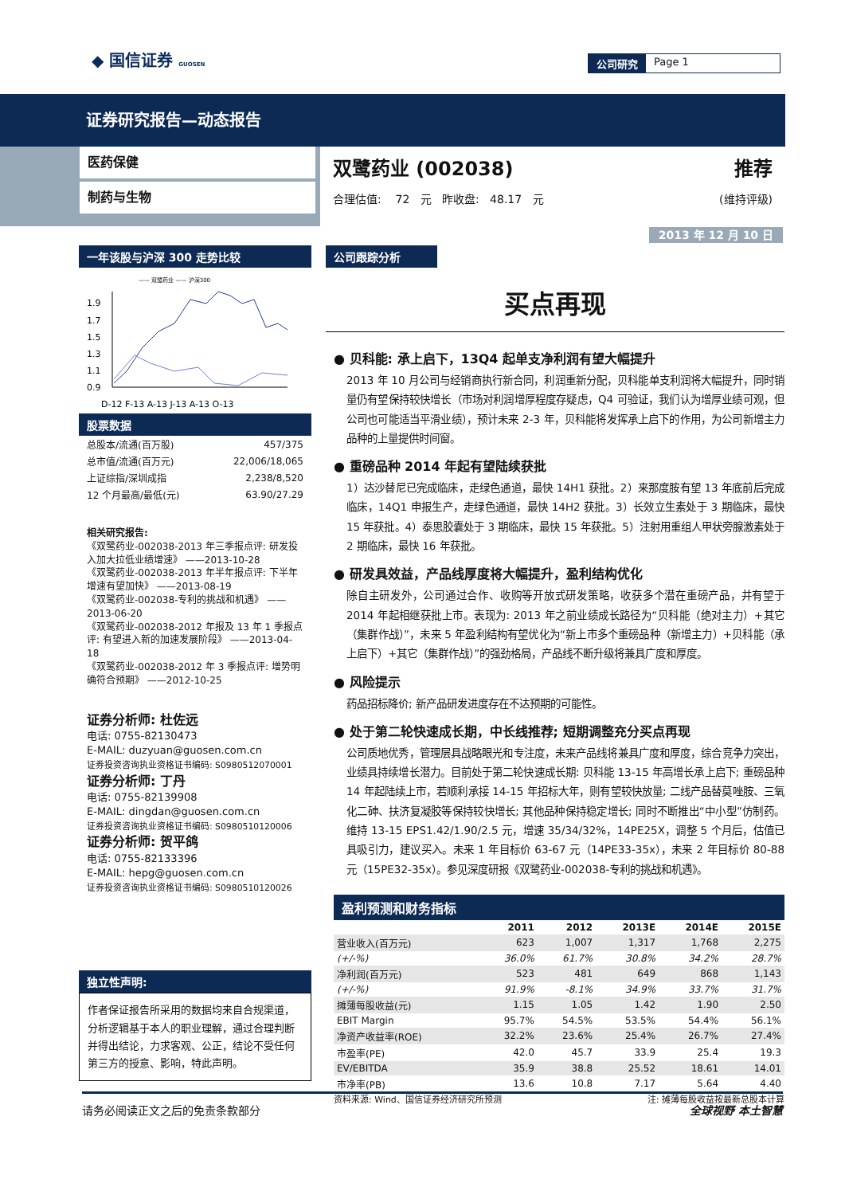◆ 国信证券 GUOSEN 公司研究 Page 1
证券研究报告—动态报告
医药保健
制药与生物
双鹭药业 (002038) 推荐
合理估值: 72 元 昨收盘: 48.17 元 (维持评级)
2013 年 12 月 10 日
一年该股与沪深 300 走势比较
—— 双鹭药业 —— 沪深300
1.9
1.7
1.5
1.3
1.1
0.9
D-12 F-13 A-13 J-13 A-13 O-13
股票数据
| 总股本/流通(百万股) | 457/375 |
| 总市值/流通(百万元) | 22,006/18,065 |
| 上证综指/深圳成指 | 2,238/8,520 |
| 12 个月最高/最低(元) | 63.90/27.29 |
相关研究报告:
《双鹭药业-002038-2013 年三季报点评: 研发投入加大拉低业绩增速》 ——2013-10-28
《双鹭药业-002038-2013 年半年报点评: 下半年增速有望加快》 ——2013-08-19
《双鹭药业-002038-专利的挑战和机遇》 ——2013-06-20
《双鹭药业-002038-2012 年报及 13 年 1 季报点评: 有望进入新的加速发展阶段》 ——2013-04-18
《双鹭药业-002038-2012 年 3 季报点评: 增势明确符合预期》 ——2012-10-25
证券分析师: 杜佐远
电话: 0755-82130473
E-MAIL: duzyuan@guosen.com.cn
证券投资咨询执业资格证书编码: S0980512070001
证券分析师: 丁丹
电话: 0755-82139908
E-MAIL: dingdan@guosen.com.cn
证券投资咨询执业资格证书编码: S0980510120006
证券分析师: 贺平鸽
电话: 0755-82133396
E-MAIL: hepg@guosen.com.cn
证券投资咨询执业资格证书编码: S0980510120026
独立性声明:
作者保证报告所采用的数据均来自合规渠道，分析逻辑基于本人的职业理解，通过合理判断并得出结论，力求客观、公正，结论不受任何第三方的授意、影响，特此声明。
公司跟踪分析
买点再现
● 贝科能: 承上启下，13Q4 起单支净利润有望大幅提升
2013 年 10 月公司与经销商执行新合同，利润重新分配，贝科能单支利润将大幅提升，同时销量仍有望保持较快增长（市场对利润增厚程度存疑虑，Q4 可验证，我们认为增厚业绩可观，但公司也可能适当平滑业绩），预计未来 2-3 年，贝科能将发挥承上启下的作用，为公司新增主力品种的上量提供时间窗。
● 重磅品种 2014 年起有望陆续获批
1）达沙替尼已完成临床，走绿色通道，最快 14H1 获批。2）来那度胺有望 13 年底前后完成临床，14Q1 申报生产，走绿色通道，最快 14H2 获批。3）长效立生素处于 3 期临床，最快 15 年获批。4）泰思胶囊处于 3 期临床，最快 15 年获批。5）注射用重组人甲状旁腺激素处于 2 期临床，最快 16 年获批。
● 研发具效益，产品线厚度将大幅提升，盈利结构优化
除自主研发外，公司通过合作、收购等开放式研发策略，收获多个潜在重磅产品，并有望于 2014 年起相继获批上市。表现为: 2013 年之前业绩成长路径为“贝科能（绝对主力）+其它（集群作战）”，未来 5 年盈利结构有望优化为“新上市多个重磅品种（新增主力）+贝科能（承上启下）+其它（集群作战）”的强劲格局，产品线不断升级将兼具广度和厚度。
● 风险提示
药品招标降价; 新产品研发进度存在不达预期的可能性。
● 处于第二轮快速成长期，中长线推荐; 短期调整充分买点再现
公司质地优秀，管理层具战略眼光和专注度，未来产品线将兼具广度和厚度，综合竞争力突出，业绩具持续增长潜力。目前处于第二轮快速成长期: 贝科能 13-15 年高增长承上启下; 重磅品种 14 年起陆续上市，若顺利承接 14-15 年招标大年，则有望较快放量; 二线产品替莫唑胺、三氧化二砷、扶济复凝胶等保持较快增长; 其他品种保持稳定增长; 同时不断推出“中小型”仿制药。维持 13-15 EPS1.42/1.90/2.5 元，增速 35/34/32%，14PE25X，调整 5 个月后，估值已具吸引力，建议买入。未来 1 年目标价 63-67 元（14PE33-35x），未来 2 年目标价 80-88 元（15PE32-35x）。参见深度研报《双鹭药业-002038-专利的挑战和机遇》。
盈利预测和财务指标
| | 2011 | 2012 | 2013E | 2014E | 2015E |
| --- | --- | --- | --- | --- | --- |
| 营业收入(百万元) | 623 | 1,007 | 1,317 | 1,768 | 2,275 |
| (+/-%) | 36.0% | 61.7% | 30.8% | 34.2% | 28.7% |
| 净利润(百万元) | 523 | 481 | 649 | 868 | 1,143 |
| (+/-%) | 91.9% | -8.1% | 34.9% | 33.7% | 31.7% |
| 摊薄每股收益(元) | 1.15 | 1.05 | 1.42 | 1.90 | 2.50 |
| EBIT Margin | 95.7% | 54.5% | 53.5% | 54.4% | 56.1% |
| 净资产收益率(ROE) | 32.2% | 23.6% | 25.4% | 26.7% | 27.4% |
| 市盈率(PE) | 42.0 | 45.7 | 33.9 | 25.4 | 19.3 |
| EV/EBITDA | 35.9 | 38.8 | 25.52 | 18.61 | 14.01 |
| 市净率(PB) | 13.6 | 10.8 | 7.17 | 5.64 | 4.40 |
资料来源: Wind、国信证券经济研究所预测 注: 摊薄每股收益按最新总股本计算
请务必阅读正文之后的免责条款部分 全球视野 本土智慧